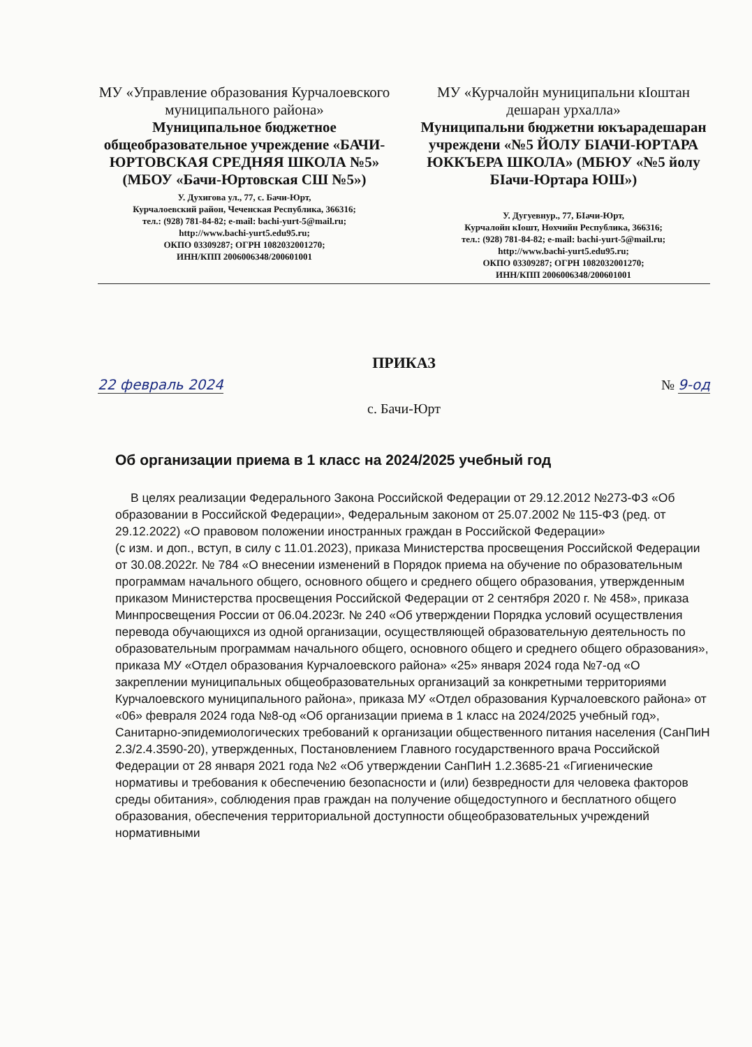МУ «Управление образования Курчалоевского муниципального района»
Муниципальное бюджетное общеобразовательное учреждение «БАЧИ-ЮРТОВСКАЯ СРЕДНЯЯ ШКОЛА №5» (МБОУ «Бачи-Юртовская СШ №5»)
У. Духигова ул., 77, с. Бачи-Юрт,
Курчалоевский район, Чеченская Республика, 366316;
тел.: (928) 781-84-82; e-mail: bachi-yurt-5@mail.ru;
http://www.bachi-yurt5.edu95.ru;
ОКПО 03309287; ОГРН 1082032001270;
ИНН/КПП 2006006348/200601001
МУ «Курчалойн муниципальни кIоштан дешаран урхалла»
Муниципальни бюджетни юкъарадешаран учреждени «№5 ЙОЛУ БIАЧИ-ЮРТАРА ЮККЪЕРА ШКОЛА» (МБЮУ «№5 йолу БIачи-Юртара ЮШ»)
У. Дугуевнур., 77, БIачи-Юрт,
Курчалойн кIошт, Нохчийн Республика, 366316;
тел.: (928) 781-84-82; e-mail: bachi-yurt-5@mail.ru;
http://www.bachi-yurt5.edu95.ru;
ОКПО 03309287; ОГРН 1082032001270;
ИНН/КПП 2006006348/200601001
ПРИКАЗ
22 февраль 2024 № 9-од
с. Бачи-Юрт
Об организации приема в 1 класс на 2024/2025 учебный год
В целях реализации Федерального Закона Российской Федерации от 29.12.2012 №273-ФЗ «Об образовании в Российской Федерации», Федеральным законом от 25.07.2002 № 115-ФЗ (ред. от 29.12.2022) «О правовом положении иностранных граждан в Российской Федерации»
(с изм. и доп., вступ, в силу с 11.01.2023), приказа Министерства просвещения Российской Федерации от 30.08.2022г. № 784 «О внесении изменений в Порядок приема на обучение по образовательным программам начального общего, основного общего и среднего общего образования, утвержденным приказом Министерства просвещения Российской Федерации от 2 сентября 2020 г. № 458», приказа Минпросвещения России от 06.04.2023г. № 240 «Об утверждении Порядка условий осуществления перевода обучающихся из одной организации, осуществляющей образовательную деятельность по образовательным программам начального общего, основного общего и среднего общего образования», приказа МУ «Отдел образования Курчалоевского района» «25» января 2024 года №7-од «О закреплении муниципальных общеобразовательных организаций за конкретными территориями Курчалоевского муниципального района», приказа МУ «Отдел образования Курчалоевского района» от «06» февраля 2024 года №8-од «Об организации приема в 1 класс на 2024/2025 учебный год», Санитарно-эпидемиологических требований к организации общественного питания населения (СанПиН 2.3/2.4.3590-20), утвержденных, Постановлением Главного государственного врача Российской Федерации от 28 января 2021 года №2 «Об утверждении СанПиН 1.2.3685-21 «Гигиенические нормативы и требования к обеспечению безопасности и (или) безвредности для человека факторов среды обитания», соблюдения прав граждан на получение общедоступного и бесплатного общего образования, обеспечения территориальной доступности общеобразовательных учреждений нормативными